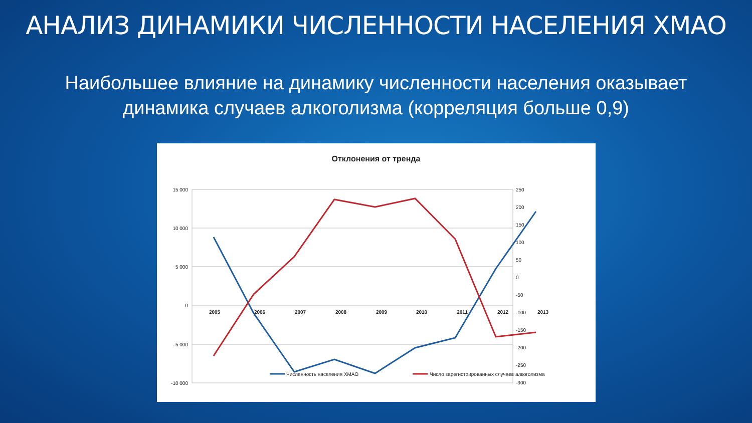АНАЛИЗ ДИНАМИКИ ЧИСЛЕННОСТИ НАСЕЛЕНИЯ ХМАО
Наибольшее влияние на динамику численности населения оказывает
динамика случаев алкоголизма (корреляция больше 0,9)
Отклонения от тренда
15 000
10 000
5 000
0
-5 000
-10 000
250
200
150
100
50
0
-50
-100
-150
-200
-250
-300
2005
2006
2007
2008
2009
2010
2011
2012
2013
Численность населения ХМАО
Число зарегистрированных случаев алкоголизма